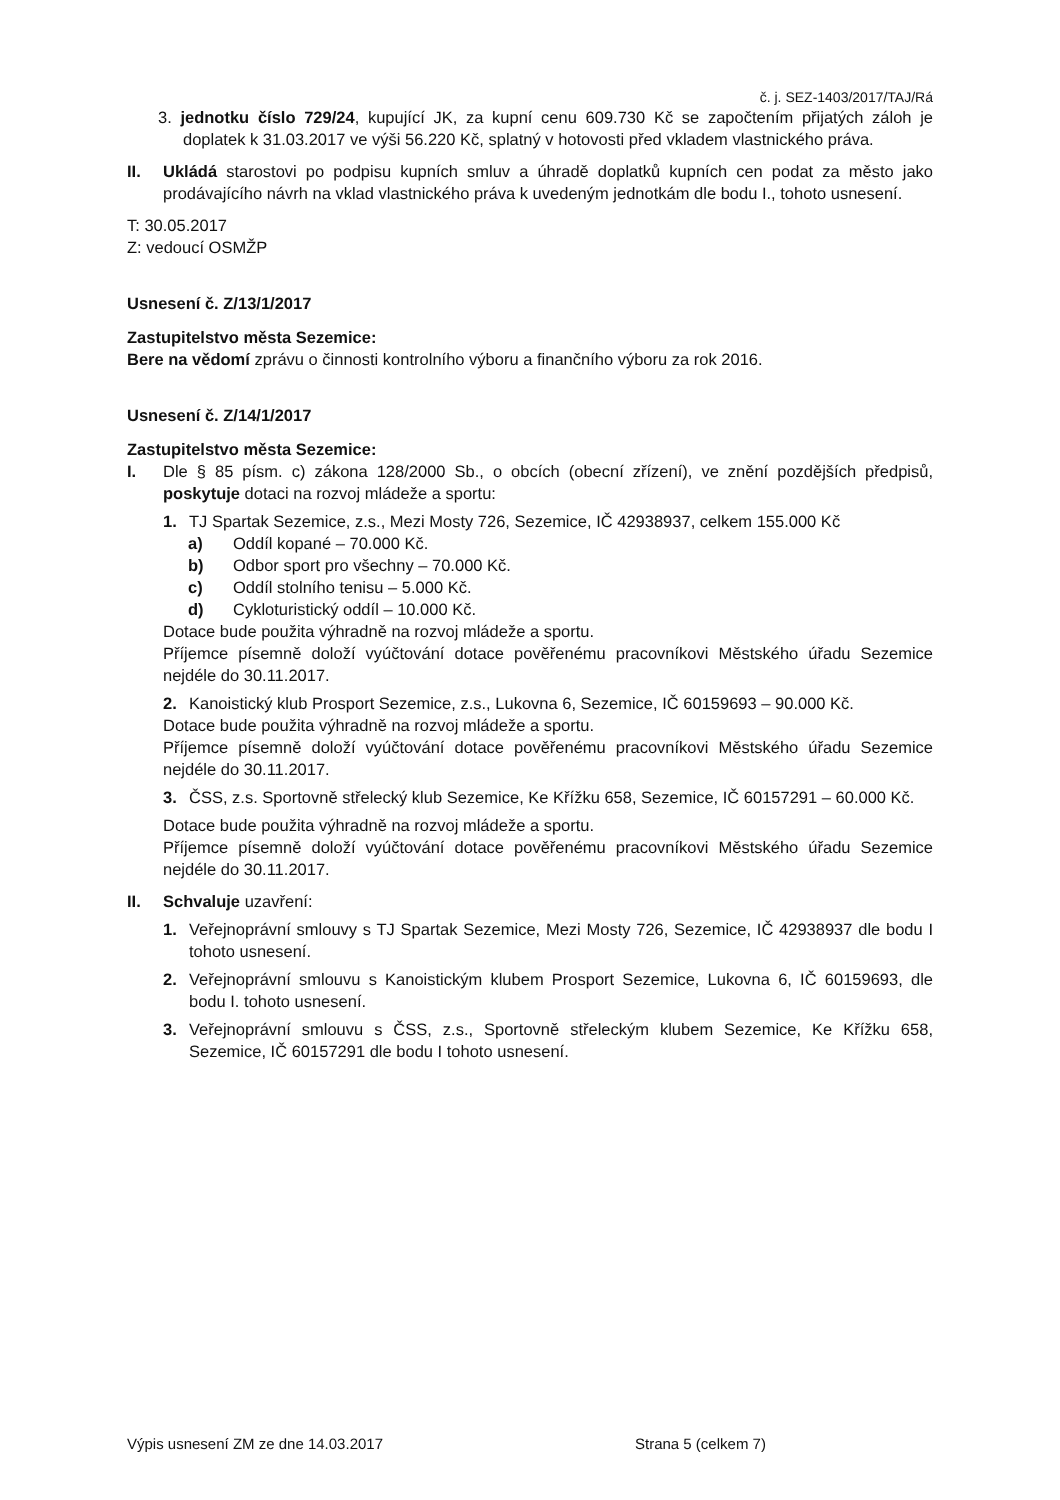č. j. SEZ-1403/2017/TAJ/Rá
3. jednotku číslo 729/24, kupující JK, za kupní cenu 609.730 Kč se započtením přijatých záloh je doplatek k 31.03.2017 ve výši 56.220 Kč, splatný v hotovosti před vkladem vlastnického práva.
II. Ukládá starostovi po podpisu kupních smluv a úhradě doplatků kupních cen podat za město jako prodávajícího návrh na vklad vlastnického práva k uvedeným jednotkám dle bodu I., tohoto usnesení.
T: 30.05.2017
Z: vedoucí OSMŽP
Usnesení č. Z/13/1/2017
Zastupitelstvo města Sezemice:
Bere na vědomí zprávu o činnosti kontrolního výboru a finančního výboru za rok 2016.
Usnesení č. Z/14/1/2017
Zastupitelstvo města Sezemice:
I. Dle § 85 písm. c) zákona 128/2000 Sb., o obcích (obecní zřízení), ve znění pozdějších předpisů, poskytuje dotaci na rozvoj mládeže a sportu:
1. TJ Spartak Sezemice, z.s., Mezi Mosty 726, Sezemice, IČ 42938937, celkem 155.000 Kč
a) Oddíl kopané – 70.000 Kč.
b) Odbor sport pro všechny – 70.000 Kč.
c) Oddíl stolního tenisu – 5.000 Kč.
d) Cykloturistický oddíl – 10.000 Kč.
Dotace bude použita výhradně na rozvoj mládeže a sportu.
Příjemce písemně doloží vyúčtování dotace pověřenému pracovníkovi Městského úřadu Sezemice nejdéle do 30.11.2017.
2. Kanoistický klub Prosport Sezemice, z.s., Lukovna 6, Sezemice, IČ 60159693 – 90.000 Kč.
Dotace bude použita výhradně na rozvoj mládeže a sportu.
Příjemce písemně doloží vyúčtování dotace pověřenému pracovníkovi Městského úřadu Sezemice nejdéle do 30.11.2017.
3. ČSS, z.s. Sportovně střelecký klub Sezemice, Ke Křížku 658, Sezemice, IČ 60157291 – 60.000 Kč.
Dotace bude použita výhradně na rozvoj mládeže a sportu.
Příjemce písemně doloží vyúčtování dotace pověřenému pracovníkovi Městského úřadu Sezemice nejdéle do 30.11.2017.
II. Schvaluje uzavření:
1. Veřejnoprávní smlouvy s TJ Spartak Sezemice, Mezi Mosty 726, Sezemice, IČ 42938937 dle bodu I tohoto usnesení.
2. Veřejnoprávní smlouvu s Kanoistickým klubem Prosport Sezemice, Lukovna 6, IČ 60159693, dle bodu I. tohoto usnesení.
3. Veřejnoprávní smlouvu s ČSS, z.s., Sportovně střeleckým klubem Sezemice, Ke Křížku 658, Sezemice, IČ 60157291 dle bodu I tohoto usnesení.
Výpis usnesení ZM ze dne 14.03.2017 Strana 5 (celkem 7)